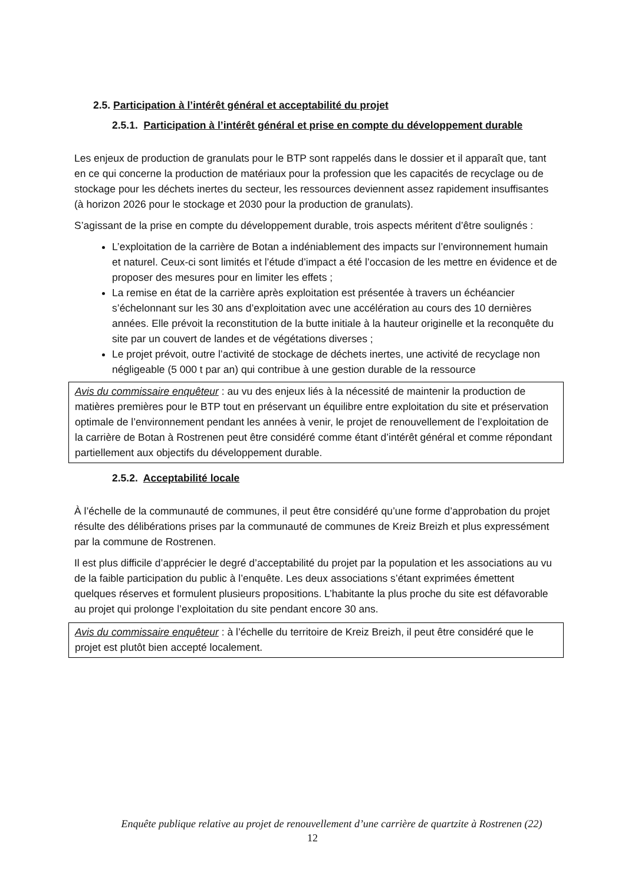2.5. Participation à l’intérêt général et acceptabilité du projet
2.5.1. Participation à l’intérêt général et prise en compte du développement durable
Les enjeux de production de granulats pour le BTP sont rappelés dans le dossier et il apparaît que, tant en ce qui concerne la production de matériaux pour la profession que les capacités de recyclage ou de stockage pour les déchets inertes du secteur, les ressources deviennent assez rapidement insuffisantes (à horizon 2026 pour le stockage et 2030 pour la production de granulats).
S’agissant de la prise en compte du développement durable, trois aspects méritent d’être soulignés :
L’exploitation de la carrière de Botan a indéniablement des impacts sur l’environnement humain et naturel. Ceux-ci sont limités et l’étude d’impact a été l’occasion de les mettre en évidence et de proposer des mesures pour en limiter les effets ;
La remise en état de la carrière après exploitation est présentée à travers un échéancier s’échelonnant sur les 30 ans d’exploitation avec une accélération au cours des 10 dernières années. Elle prévoit la reconstitution de la butte initiale à la hauteur originelle et la reconquête du site par un couvert de landes et de végétations diverses ;
Le projet prévoit, outre l’activité de stockage de déchets inertes, une activité de recyclage non négligeable (5 000 t par an) qui contribue à une gestion durable de la ressource
Avis du commissaire enquêteur : au vu des enjeux liés à la nécessité de maintenir la production de matières premières pour le BTP tout en préservant un équilibre entre exploitation du site et préservation optimale de l’environnement pendant les années à venir, le projet de renouvellement de l’exploitation de la carrière de Botan à Rostrenen peut être considéré comme étant d’intérêt général et comme répondant partiellement aux objectifs du développement durable.
2.5.2. Acceptabilité locale
À l’échelle de la communauté de communes, il peut être considéré qu’une forme d’approbation du projet résulte des délibérations prises par la communauté de communes de Kreiz Breizh et plus expressément par la commune de Rostrenen.
Il est plus difficile d’apprécier le degré d’acceptabilité du projet par la population et les associations au vu de la faible participation du public à l’enquête. Les deux associations s’étant exprimées émettent quelques réserves et formulent plusieurs propositions. L’habitante la plus proche du site est défavorable au projet qui prolonge l’exploitation du site pendant encore 30 ans.
Avis du commissaire enquêteur : à l’échelle du territoire de Kreiz Breizh, il peut être considéré que le projet est plutôt bien accepté localement.
Enquête publique relative au projet de renouvellement d’une carrière de quartzite à Rostrenen (22)
12